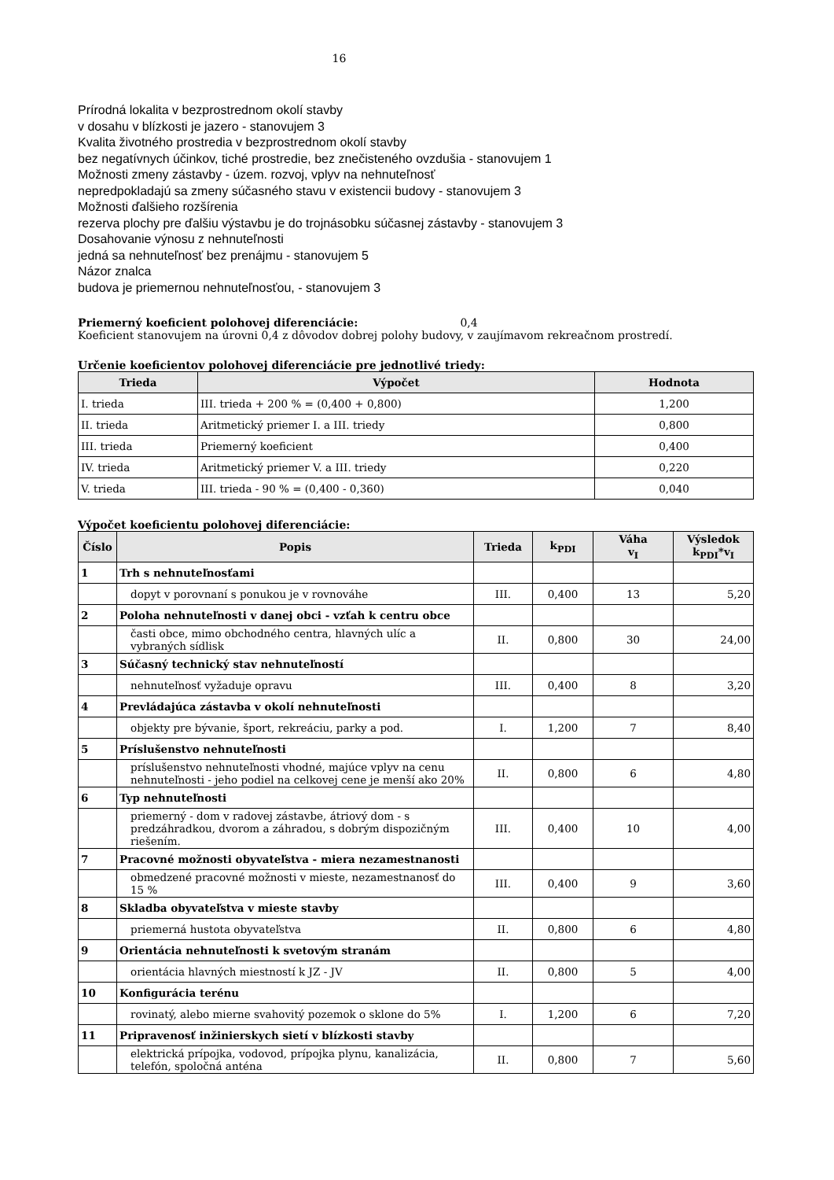16
Prírodná lokalita v bezprostrednom okolí stavby
v dosahu v blízkosti je jazero - stanovujem 3
Kvalita životného prostredia v bezprostrednom okolí stavby
bez negatívnych účinkov, tiché prostredie, bez znečisteného ovzdušia - stanovujem 1
Možnosti zmeny zástavby - územ. rozvoj, vplyv na nehnuteľnosť
nepredpokladajú sa zmeny súčasného stavu v existencii budovy - stanovujem 3
Možnosti ďalšieho rozšírenia
rezerva plochy pre ďalšiu výstavbu je do trojnásobku súčasnej zástavby - stanovujem 3
Dosahovanie výnosu z nehnuteľnosti
jedná sa nehnuteľnosť bez prenájmu - stanovujem 5
Názor znalca
budova je priemernou nehnuteľnosťou, - stanovujem 3
Priemerný koeficient polohovej diferenciácie: 0,4
Koeficient stanovujem na úrovni 0,4 z dôvodov dobrej polohy budovy, v zaujímavom rekreačnom prostredí.
Určenie koeficientov polohovej diferenciácie pre jednotlivé triedy:
| Trieda | Výpočet | Hodnota |
| --- | --- | --- |
| I. trieda | III. trieda + 200 % = (0,400 + 0,800) | 1,200 |
| II. trieda | Aritmetický priemer I. a III. triedy | 0,800 |
| III. trieda | Priemerný koeficient | 0,400 |
| IV. trieda | Aritmetický priemer V. a III. triedy | 0,220 |
| V. trieda | III. trieda - 90 % = (0,400 - 0,360) | 0,040 |
Výpočet koeficientu polohovej diferenciácie:
| Číslo | Popis | Trieda | k<sub>PDI</sub> | Váha v<sub>I</sub> | Výsledok k<sub>PDI</sub>*v<sub>I</sub> |
| --- | --- | --- | --- | --- | --- |
| 1 | Trh s nehnuteľnosťami | | | | |
| | dopyt v porovnaní s ponukou je v rovnováhe | III. | 0,400 | 13 | 5,20 |
| 2 | Poloha nehnuteľnosti v danej obci - vzťah k centru obce | | | | |
| | časti obce, mimo obchodného centra, hlavných ulíc a vybraných sídlisk | II. | 0,800 | 30 | 24,00 |
| 3 | Súčasný technický stav nehnuteľností | | | | |
| | nehnuteľnosť vyžaduje opravu | III. | 0,400 | 8 | 3,20 |
| 4 | Prevládajúca zástavba v okolí nehnuteľnosti | | | | |
| | objekty pre bývanie, šport, rekreáciu, parky a pod. | I. | 1,200 | 7 | 8,40 |
| 5 | Príslušenstvo nehnuteľnosti | | | | |
| | príslušenstvo nehnuteľnosti vhodné, majúce vplyv na cenu nehnuteľnosti - jeho podiel na celkovej cene je menší ako 20% | II. | 0,800 | 6 | 4,80 |
| 6 | Typ nehnuteľnosti | | | | |
| | priemerný - dom v radovej zástavbe, átriový dom - s predzáhradkou, dvorom a záhradou, s dobrým dispozičným riešením. | III. | 0,400 | 10 | 4,00 |
| 7 | Pracovné možnosti obyvateľstva - miera nezamestnanosti | | | | |
| | obmedzené pracovné možnosti v mieste, nezamestnanosť do 15 % | III. | 0,400 | 9 | 3,60 |
| 8 | Skladba obyvateľstva v mieste stavby | | | | |
| | priemerná hustota obyvateľstva | II. | 0,800 | 6 | 4,80 |
| 9 | Orientácia nehnuteľnosti k svetovým stranám | | | | |
| | orientácia hlavných miestností k JZ - JV | II. | 0,800 | 5 | 4,00 |
| 10 | Konfigurácia terénu | | | | |
| | rovinatý, alebo mierne svahovitý pozemok o sklone do 5% | I. | 1,200 | 6 | 7,20 |
| 11 | Pripravenosť inžinierskych sietí v blízkosti stavby | | | | |
| | elektrická prípojka, vodovod, prípojka plynu, kanalizácia, telefón, spoločná anténa | II. | 0,800 | 7 | 5,60 |